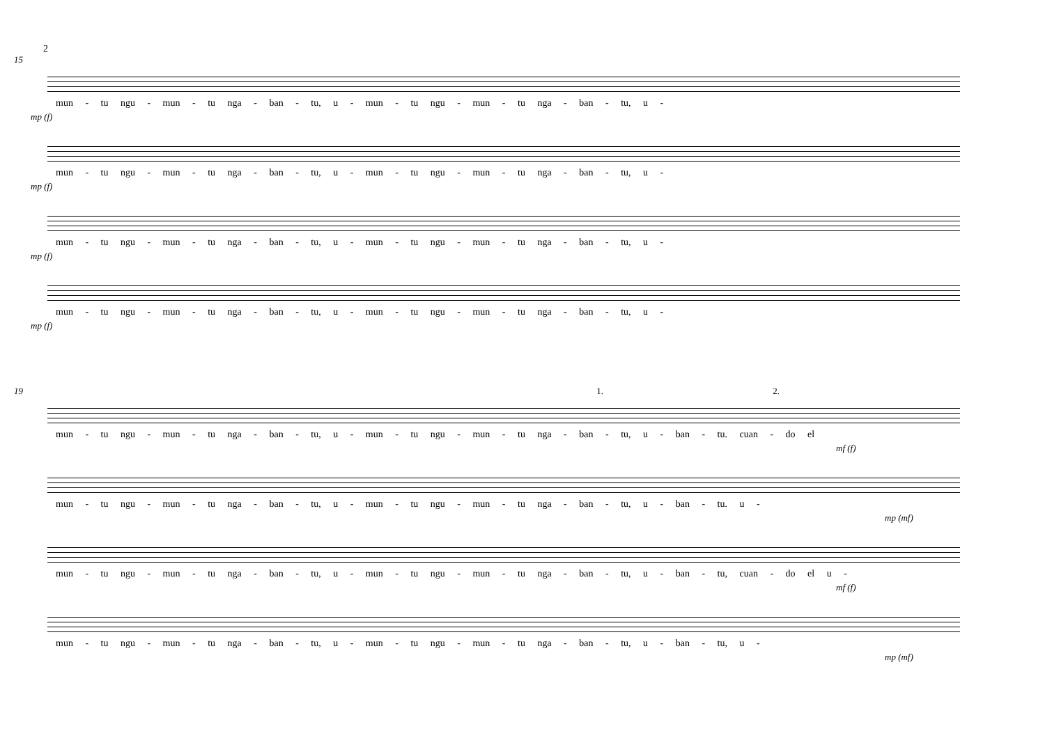2
15
mun - tu ngu - mun - tu nga - ban - tu, u - mun - tu ngu - mun - tu nga - ban - tu, u -
mp (f)
mun - tu ngu - mun - tu nga - ban - tu, u - mun - tu ngu - mun - tu nga - ban - tu, u -
mp (f)
mun - tu ngu - mun - tu nga - ban - tu, u - mun - tu ngu - mun - tu nga - ban - tu, u -
mp (f)
mun - tu ngu - mun - tu nga - ban - tu, u - mun - tu ngu - mun - tu nga - ban - tu, u -
mp (f)
19 1. 2.
mun - tu ngu - mun - tu nga - ban - tu, u - mun - tu ngu - mun - tu nga - ban - tu, u - ban - tu. cuan - do el
mf (f)
mun - tu ngu - mun - tu nga - ban - tu, u - mun - tu ngu - mun - tu nga - ban - tu, u - ban - tu. u -
mp (mf)
mun - tu ngu - mun - tu nga - ban - tu, u - mun - tu ngu - mun - tu nga - ban - tu, u - ban - tu, cuan - do el u -
mf (f)
mun - tu ngu - mun - tu nga - ban - tu, u - mun - tu ngu - mun - tu nga - ban - tu, u - ban - tu, u -
mp (mf)